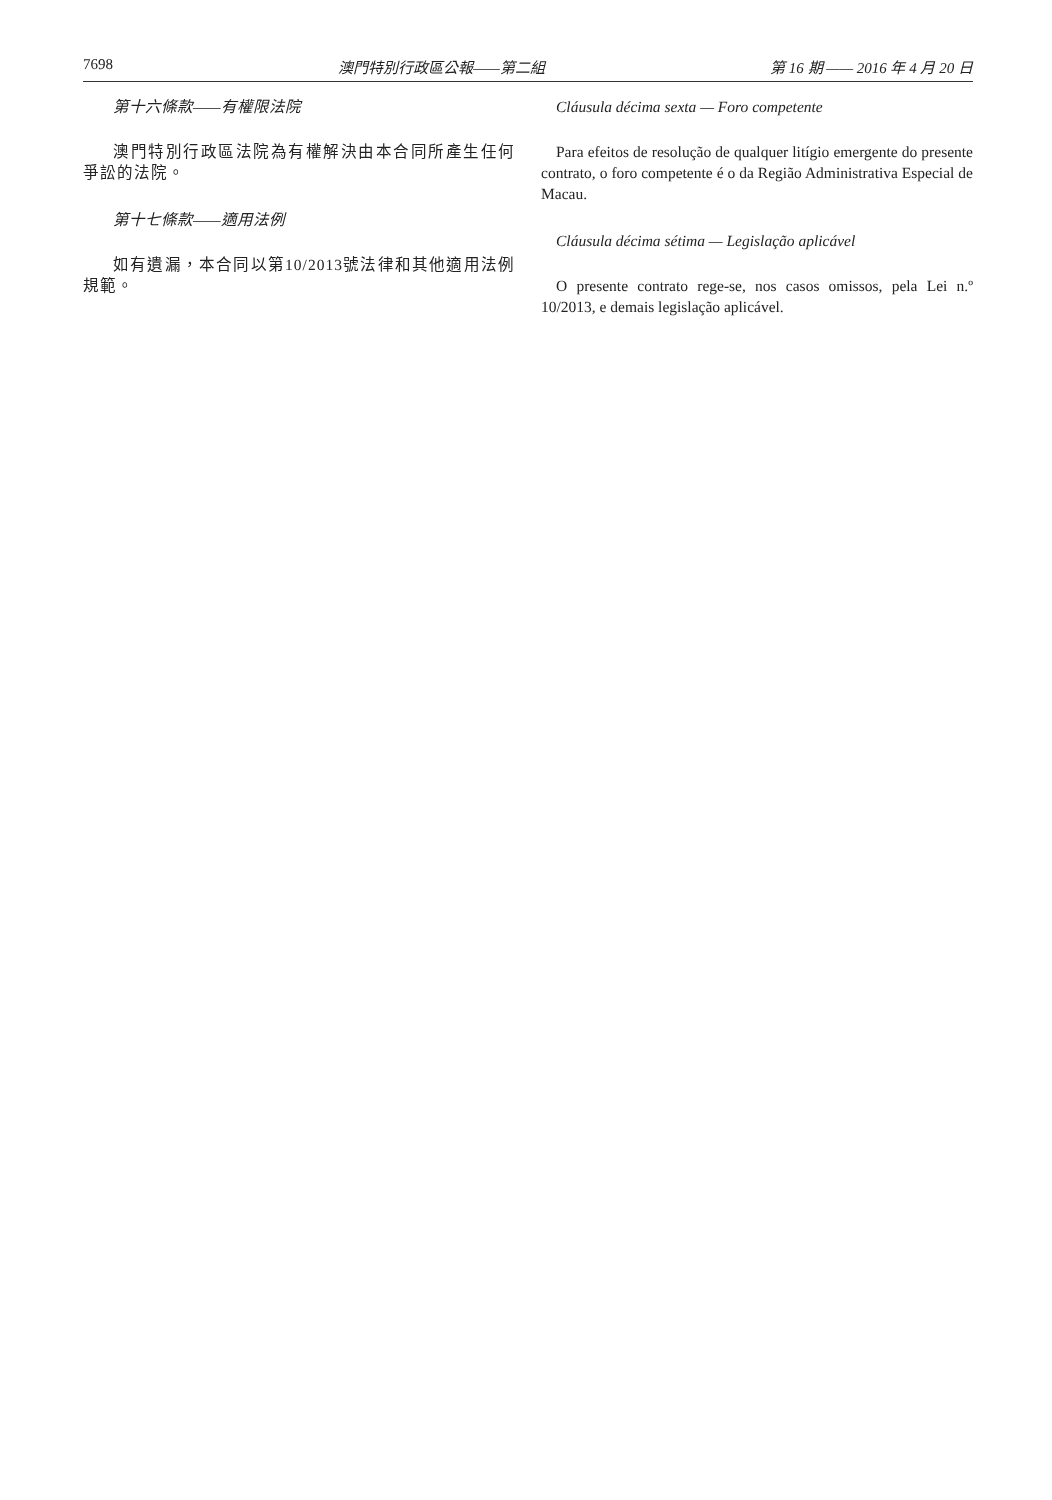7698 澳門特別行政區公報——第二組 第 16 期 —— 2016 年 4 月 20 日
第十六條款——有權限法院
澳門特別行政區法院為有權解決由本合同所產生任何爭訟的法院。
第十七條款——適用法例
如有遺漏，本合同以第10/2013號法律和其他適用法例規範。
Cláusula décima sexta — Foro competente
Para efeitos de resolução de qualquer litígio emergente do presente contrato, o foro competente é o da Região Administrativa Especial de Macau.
Cláusula décima sétima — Legislação aplicável
O presente contrato rege-se, nos casos omissos, pela Lei n.º 10/2013, e demais legislação aplicável.